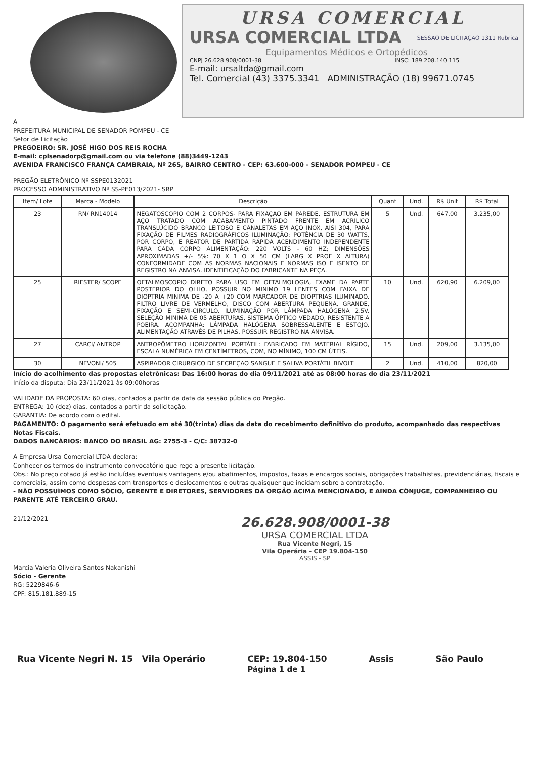URSA COMERCIAL
URSA COMERCIAL LTDA
Equipamentos Médicos e Ortopédicos
CNPJ 26.628.908/0001-38 INSC: 189.208.140.115
E-mail: ursaltda@gmail.com
Tel. Comercial (43) 3375.3341 ADMINISTRAÇÃO (18) 99671.0745
SESSÃO DE LICITAÇÃO 1311 Rubrica
A
PREFEITURA MUNICIPAL DE SENADOR POMPEU - CE
Setor de Licitação
PREGOEIRO: SR. JOSÉ HIGO DOS REIS ROCHA
E-mail: cplsenadorp@gmail.com ou via telefone (88)3449-1243
AVENIDA FRANCISCO FRANÇA CAMBRAIA, Nº 265, BAIRRO CENTRO - CEP: 63.600-000 - SENADOR POMPEU - CE
PREGÃO ELETRÔNICO Nº SSPE0132021
PROCESSO ADMINISTRATIVO Nº SS-PE013/2021- SRP
| Item/ Lote | Marca - Modelo | Descrição | Quant | Und. | R$ Unit | R$ Total |
| --- | --- | --- | --- | --- | --- | --- |
| 23 | RN/ RN14014 | NEGATOSCOPIO COM 2 CORPOS- PARA FIXAÇAO EM PAREDE. ESTRUTURA EM AÇO TRATADO COM ACABAMENTO PINTADO FRENTE EM ACRILICO TRANSLÚCIDO BRANCO LEITOSO E CANALETAS EM AÇO INOX, AISI 304, PARA FIXAÇÃO DE FILMES RADIOGRÁFICOS ILUMINAÇÃO: POTÊNCIA DE 30 WATTS, POR CORPO, E REATOR DE PARTIDA RÁPIDA ACENDIMENTO INDEPENDENTE PARA CADA CORPO ALIMENTAÇÃO: 220 VOLTS - 60 HZ; DIMENSÕES APROXIMADAS +/- 5%: 70 X 1 O X 50 CM (LARG X PROF X ALTURA) CONFORMIDADE COM AS NORMAS NACIONAIS E NORMAS ISO E ISENTO DE REGISTRO NA ANVISA. IDENTIFICAÇÃO DO FABRICANTE NA PEÇA. | 5 | Und. | 647,00 | 3.235,00 |
| 25 | RIESTER/ SCOPE | OFTALMOSCOPIO DIRETO PARA USO EM OFTALMOLOGIA, EXAME DA PARTE POSTERIOR DO OLHO, POSSUIR NO MINIMO 19 LENTES COM FAIXA DE DIOPTRIA MINIMA DE -20 A +20 COM MARCADOR DE DIOPTRIAS ILUMINADO. FILTRO LIVRE DE VERMELHO, DISCO COM ABERTURA PEQUENA, GRANDE, FIXAÇÃO E SEMI-CIRCULO. ILUMINAÇÃO POR LÂMPADA HALÓGENA 2.5V. SELEÇÃO MINIMA DE 05 ABERTURAS. SISTEMA ÓPTICO VEDADO, RESISTENTE A POEIRA. ACOMPANHA: LÂMPADA HALÓGENA SOBRESSALENTE E ESTOJO. ALIMENTAÇÃO ATRAVÉS DE PILHAS. POSSUIR REGISTRO NA ANVISA. | 10 | Und. | 620,90 | 6.209,00 |
| 27 | CARCI/ ANTROP | ANTROPÔMETRO HORIZONTAL PORTÁTIL: FABRICADO EM MATERIAL RÍGIDO, ESCALA NUMÉRICA EM CENTÍMETROS, COM, NO MÍNIMO, 100 CM ÚTEIS. | 15 | Und. | 209,00 | 3.135,00 |
| 30 | NEVONI/ 505 | ASPIRADOR CIRURGICO DE SECREÇAO SANGUE E SALIVA PORTÁTIL BIVOLT | 2 | Und. | 410,00 | 820,00 |
Início do acolhimento das propostas eletrônicas: Das 16:00 horas do dia 09/11/2021 até as 08:00 horas do dia 23/11/2021
Início da disputa: Dia 23/11/2021 às 09:00horas
VALIDADE DA PROPOSTA: 60 dias, contados a partir da data da sessão pública do Pregão.
ENTREGA: 10 (dez) dias, contados a partir da solicitação.
GARANTIA: De acordo com o edital.
PAGAMENTO: O pagamento será efetuado em até 30(trinta) dias da data do recebimento definitivo do produto, acompanhado das respectivas Notas Fiscais.
DADOS BANCÁRIOS: BANCO DO BRASIL AG: 2755-3 - C/C: 38732-0
A Empresa Ursa Comercial LTDA declara:
Conhecer os termos do instrumento convocatório que rege a presente licitação.
Obs.: No preço cotado já estão incluídas eventuais vantagens e/ou abatimentos, impostos, taxas e encargos sociais, obrigações trabalhistas, previdenciárias, fiscais e comerciais, assim como despesas com transportes e deslocamentos e outras quaisquer que incidam sobre a contratação.
- NÃO POSSUÍMOS COMO SÓCIO, GERENTE E DIRETORES, SERVIDORES DA ORGÃO ACIMA MENCIONADO, E AINDA CÔNJUGE, COMPANHEIRO OU PARENTE ATÉ TERCEIRO GRAU.
21/12/2021
Marcia Valeria Oliveira Santos Nakanishi
Sócio - Gerente
RG: 5229846-6
CPF: 815.181.889-15
26.628.908/0001-38
URSA COMERCIAL LTDA
Rua Vicente Negri, 15
Vila Operária - CEP 19.804-150
ASSIS - SP
Rua Vicente Negri N. 15 Vila Operário CEP: 19.804-150
Página 1 de 1 Assis São Paulo